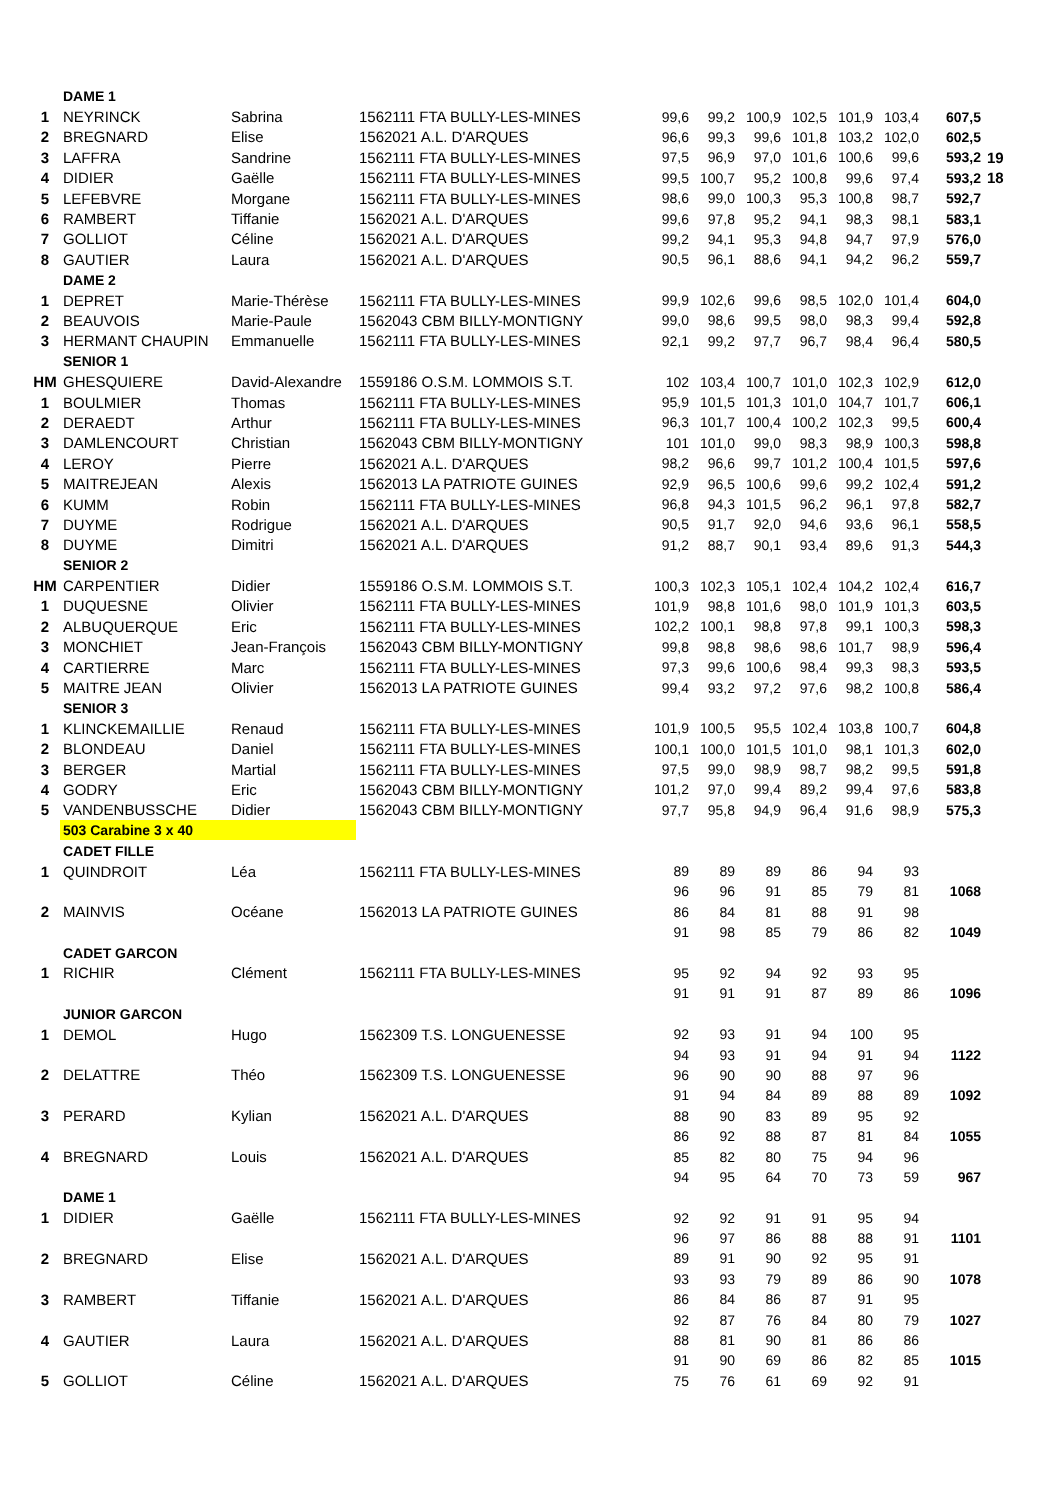| | DAME 1 | | | | | | | | | | |
| 1 | NEYRINCK | Sabrina | 1562111 FTA BULLY-LES-MINES | 99,6 | 99,2 | 100,9 | 102,5 | 101,9 | 103,4 | 607,5 | |
| 2 | BREGNARD | Elise | 1562021 A.L. D'ARQUES | 96,6 | 99,3 | 99,6 | 101,8 | 103,2 | 102,0 | 602,5 | |
| 3 | LAFFRA | Sandrine | 1562111 FTA BULLY-LES-MINES | 97,5 | 96,9 | 97,0 | 101,6 | 100,6 | 99,6 | 593,2 | 19 |
| 4 | DIDIER | Gaëlle | 1562111 FTA BULLY-LES-MINES | 99,5 | 100,7 | 95,2 | 100,8 | 99,6 | 97,4 | 593,2 | 18 |
| 5 | LEFEBVRE | Morgane | 1562111 FTA BULLY-LES-MINES | 98,6 | 99,0 | 100,3 | 95,3 | 100,8 | 98,7 | 592,7 | |
| 6 | RAMBERT | Tiffanie | 1562021 A.L. D'ARQUES | 99,6 | 97,8 | 95,2 | 94,1 | 98,3 | 98,1 | 583,1 | |
| 7 | GOLLIOT | Céline | 1562021 A.L. D'ARQUES | 99,2 | 94,1 | 95,3 | 94,8 | 94,7 | 97,9 | 576,0 | |
| 8 | GAUTIER | Laura | 1562021 A.L. D'ARQUES | 90,5 | 96,1 | 88,6 | 94,1 | 94,2 | 96,2 | 559,7 | |
| | DAME 2 | | | | | | | | | | |
| 1 | DEPRET | Marie-Thérèse | 1562111 FTA BULLY-LES-MINES | 99,9 | 102,6 | 99,6 | 98,5 | 102,0 | 101,4 | 604,0 | |
| 2 | BEAUVOIS | Marie-Paule | 1562043 CBM BILLY-MONTIGNY | 99,0 | 98,6 | 99,5 | 98,0 | 98,3 | 99,4 | 592,8 | |
| 3 | HERMANT CHAUPIN | Emmanuelle | 1562111 FTA BULLY-LES-MINES | 92,1 | 99,2 | 97,7 | 96,7 | 98,4 | 96,4 | 580,5 | |
| | SENIOR 1 | | | | | | | | | | |
| HM | GHESQUIERE | David-Alexandre | 1559186 O.S.M. LOMMOIS S.T. | 102 | 103,4 | 100,7 | 101,0 | 102,3 | 102,9 | 612,0 | |
| 1 | BOULMIER | Thomas | 1562111 FTA BULLY-LES-MINES | 95,9 | 101,5 | 101,3 | 101,0 | 104,7 | 101,7 | 606,1 | |
| 2 | DERAEDT | Arthur | 1562111 FTA BULLY-LES-MINES | 96,3 | 101,7 | 100,4 | 100,2 | 102,3 | 99,5 | 600,4 | |
| 3 | DAMLENCOURT | Christian | 1562043 CBM BILLY-MONTIGNY | 101 | 101,0 | 99,0 | 98,3 | 98,9 | 100,3 | 598,8 | |
| 4 | LEROY | Pierre | 1562021 A.L. D'ARQUES | 98,2 | 96,6 | 99,7 | 101,2 | 100,4 | 101,5 | 597,6 | |
| 5 | MAITREJEAN | Alexis | 1562013 LA PATRIOTE GUINES | 92,9 | 96,5 | 100,6 | 99,6 | 99,2 | 102,4 | 591,2 | |
| 6 | KUMM | Robin | 1562111 FTA BULLY-LES-MINES | 96,8 | 94,3 | 101,5 | 96,2 | 96,1 | 97,8 | 582,7 | |
| 7 | DUYME | Rodrigue | 1562021 A.L. D'ARQUES | 90,5 | 91,7 | 92,0 | 94,6 | 93,6 | 96,1 | 558,5 | |
| 8 | DUYME | Dimitri | 1562021 A.L. D'ARQUES | 91,2 | 88,7 | 90,1 | 93,4 | 89,6 | 91,3 | 544,3 | |
| | SENIOR 2 | | | | | | | | | | |
| HM | CARPENTIER | Didier | 1559186 O.S.M. LOMMOIS S.T. | 100,3 | 102,3 | 105,1 | 102,4 | 104,2 | 102,4 | 616,7 | |
| 1 | DUQUESNE | Olivier | 1562111 FTA BULLY-LES-MINES | 101,9 | 98,8 | 101,6 | 98,0 | 101,9 | 101,3 | 603,5 | |
| 2 | ALBUQUERQUE | Eric | 1562111 FTA BULLY-LES-MINES | 102,2 | 100,1 | 98,8 | 97,8 | 99,1 | 100,3 | 598,3 | |
| 3 | MONCHIET | Jean-François | 1562043 CBM BILLY-MONTIGNY | 99,8 | 98,8 | 98,6 | 98,6 | 101,7 | 98,9 | 596,4 | |
| 4 | CARTIERRE | Marc | 1562111 FTA BULLY-LES-MINES | 97,3 | 99,6 | 100,6 | 98,4 | 99,3 | 98,3 | 593,5 | |
| 5 | MAITRE JEAN | Olivier | 1562013 LA PATRIOTE GUINES | 99,4 | 93,2 | 97,2 | 97,6 | 98,2 | 100,8 | 586,4 | |
| | SENIOR 3 | | | | | | | | | | |
| 1 | KLINCKEMAILLIE | Renaud | 1562111 FTA BULLY-LES-MINES | 101,9 | 100,5 | 95,5 | 102,4 | 103,8 | 100,7 | 604,8 | |
| 2 | BLONDEAU | Daniel | 1562111 FTA BULLY-LES-MINES | 100,1 | 100,0 | 101,5 | 101,0 | 98,1 | 101,3 | 602,0 | |
| 3 | BERGER | Martial | 1562111 FTA BULLY-LES-MINES | 97,5 | 99,0 | 98,9 | 98,7 | 98,2 | 99,5 | 591,8 | |
| 4 | GODRY | Eric | 1562043 CBM BILLY-MONTIGNY | 101,2 | 97,0 | 99,4 | 89,2 | 99,4 | 97,6 | 583,8 | |
| 5 | VANDENBUSSCHE | Didier | 1562043 CBM BILLY-MONTIGNY | 97,7 | 95,8 | 94,9 | 96,4 | 91,6 | 98,9 | 575,3 | |
| | 503 Carabine 3 x 40 | | | | | | | | | | |
| | CADET FILLE | | | | | | | | | | |
| 1 | QUINDROIT | Léa | 1562111 FTA BULLY-LES-MINES | 89 | 89 | 89 | 86 | 94 | 93 | | |
| | | | | 96 | 96 | 91 | 85 | 79 | 81 | 1068 | |
| 2 | MAINVIS | Océane | 1562013 LA PATRIOTE GUINES | 86 | 84 | 81 | 88 | 91 | 98 | | |
| | | | | 91 | 98 | 85 | 79 | 86 | 82 | 1049 | |
| | CADET GARCON | | | | | | | | | | |
| 1 | RICHIR | Clément | 1562111 FTA BULLY-LES-MINES | 95 | 92 | 94 | 92 | 93 | 95 | | |
| | | | | 91 | 91 | 91 | 87 | 89 | 86 | 1096 | |
| | JUNIOR GARCON | | | | | | | | | | |
| 1 | DEMOL | Hugo | 1562309 T.S. LONGUENESSE | 92 | 93 | 91 | 94 | 100 | 95 | | |
| | | | | 94 | 93 | 91 | 94 | 91 | 94 | 1122 | |
| 2 | DELATTRE | Théo | 1562309 T.S. LONGUENESSE | 96 | 90 | 90 | 88 | 97 | 96 | | |
| | | | | 91 | 94 | 84 | 89 | 88 | 89 | 1092 | |
| 3 | PERARD | Kylian | 1562021 A.L. D'ARQUES | 88 | 90 | 83 | 89 | 95 | 92 | | |
| | | | | 86 | 92 | 88 | 87 | 81 | 84 | 1055 | |
| 4 | BREGNARD | Louis | 1562021 A.L. D'ARQUES | 85 | 82 | 80 | 75 | 94 | 96 | | |
| | | | | 94 | 95 | 64 | 70 | 73 | 59 | 967 | |
| | DAME 1 | | | | | | | | | | |
| 1 | DIDIER | Gaëlle | 1562111 FTA BULLY-LES-MINES | 92 | 92 | 91 | 91 | 95 | 94 | | |
| | | | | 96 | 97 | 86 | 88 | 88 | 91 | 1101 | |
| 2 | BREGNARD | Elise | 1562021 A.L. D'ARQUES | 89 | 91 | 90 | 92 | 95 | 91 | | |
| | | | | 93 | 93 | 79 | 89 | 86 | 90 | 1078 | |
| 3 | RAMBERT | Tiffanie | 1562021 A.L. D'ARQUES | 86 | 84 | 86 | 87 | 91 | 95 | | |
| | | | | 92 | 87 | 76 | 84 | 80 | 79 | 1027 | |
| 4 | GAUTIER | Laura | 1562021 A.L. D'ARQUES | 88 | 81 | 90 | 81 | 86 | 86 | | |
| | | | | 91 | 90 | 69 | 86 | 82 | 85 | 1015 | |
| 5 | GOLLIOT | Céline | 1562021 A.L. D'ARQUES | 75 | 76 | 61 | 69 | 92 | 91 | | |